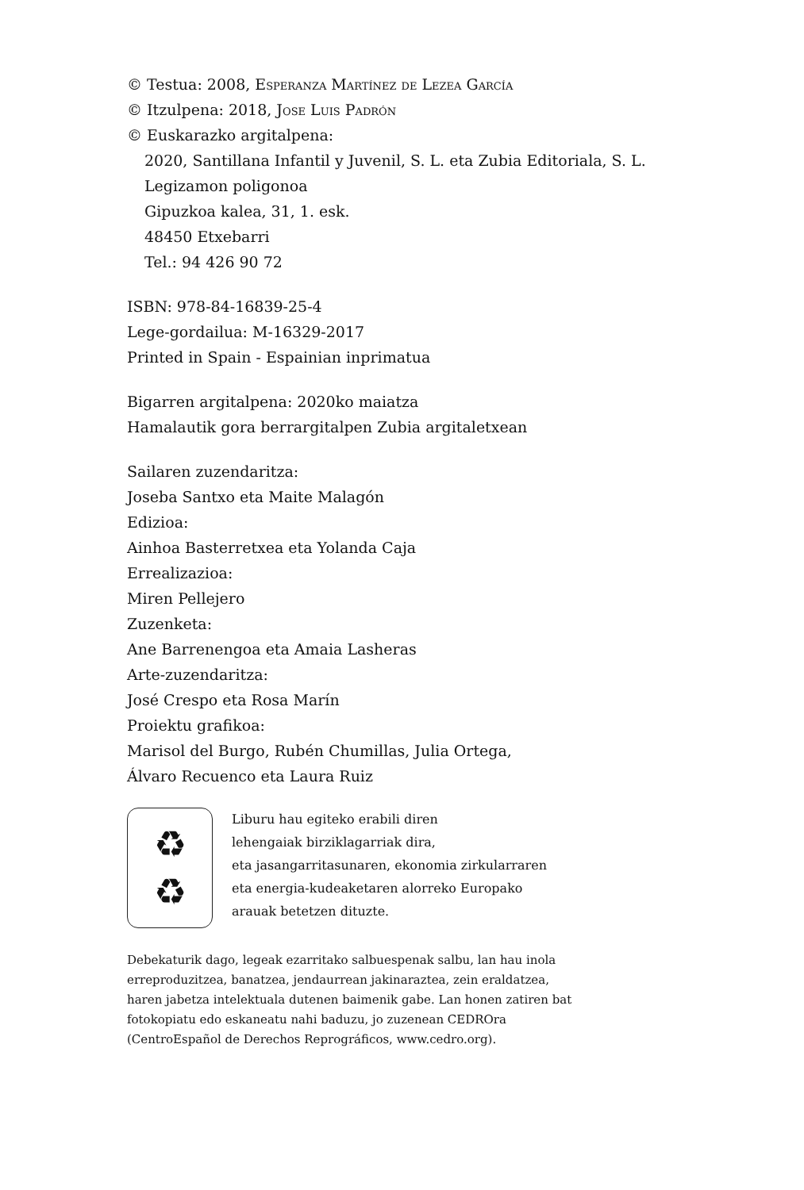© Testua: 2008, Esperanza Martínez de Lezea García
© Itzulpena: 2018, Jose Luis Padrón
© Euskarazko argitalpena:
2020, Santillana Infantil y Juvenil, S. L. eta Zubia Editoriala, S. L.
Legizamon poligonoa
Gipuzkoa kalea, 31, 1. esk.
48450 Etxebarri
Tel.: 94 426 90 72
ISBN: 978-84-16839-25-4
Lege-gordailua: M-16329-2017
Printed in Spain - Espainian inprimatua
Bigarren argitalpena: 2020ko maiatza
Hamalautik gora berrargitalpen Zubia argitaletxean
Sailaren zuzendaritza:
Joseba Santxo eta Maite Malagón
Edizioa:
Ainhoa Basterretxea eta Yolanda Caja
Errealizazioa:
Miren Pellejero
Zuzenketa:
Ane Barrenengoa eta Amaia Lasheras
Arte-zuzendaritza:
José Crespo eta Rosa Marín
Proiektu grafikoa:
Marisol del Burgo, Rubén Chumillas, Julia Ortega,
Álvaro Recuenco eta Laura Ruiz
♻
♻
Liburu hau egiteko erabili diren
lehengaiak birziklagarriak dira,
eta jasangarritasunaren, ekonomia zirkularraren
eta energia-kudeaketaren alorreko Europako
arauak betetzen dituzte.
Debekaturik dago, legeak ezarritako salbuespenak salbu, lan hau inola
erreproduzitzea, banatzea, jendaurrean jakinaraztea, zein eraldatzea,
haren jabetza intelektuala dutenen baimenik gabe. Lan honen zatiren bat
fotokopiatu edo eskaneatu nahi baduzu, jo zuzenean CEDROra
(CentroEspañol de Derechos Reprográficos, www.cedro.org).